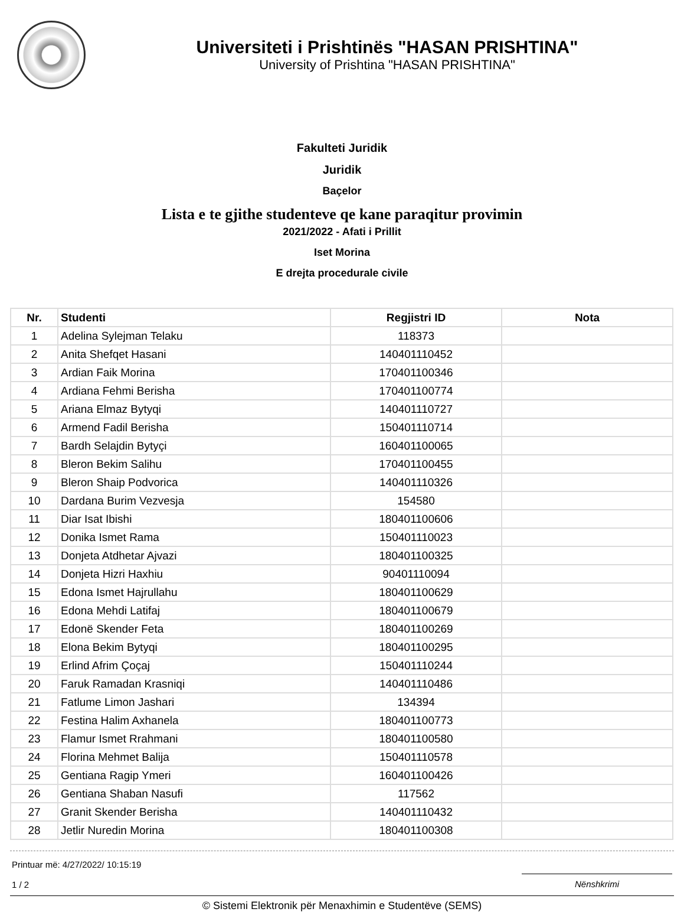Universiteti i Prishtinës "HASAN PRISHTINA"
University of Prishtina "HASAN PRISHTINA"
Fakulteti Juridik
Juridik
Baçelor
Lista e te gjithe studenteve qe kane paraqitur provimin
2021/2022 - Afati i Prillit
Iset Morina
E drejta procedurale civile
| Nr. | Studenti | Regjistri ID | Nota |
| --- | --- | --- | --- |
| 1 | Adelina Sylejman Telaku | 118373 | |
| 2 | Anita Shefqet Hasani | 140401110452 | |
| 3 | Ardian Faik Morina | 170401100346 | |
| 4 | Ardiana Fehmi Berisha | 170401100774 | |
| 5 | Ariana Elmaz Bytyqi | 140401110727 | |
| 6 | Armend Fadil Berisha | 150401110714 | |
| 7 | Bardh Selajdin Bytyçi | 160401100065 | |
| 8 | Bleron Bekim Salihu | 170401100455 | |
| 9 | Bleron Shaip Podvorica | 140401110326 | |
| 10 | Dardana Burim Vezvesja | 154580 | |
| 11 | Diar Isat Ibishi | 180401100606 | |
| 12 | Donika Ismet Rama | 150401110023 | |
| 13 | Donjeta Atdhetar Ajvazi | 180401100325 | |
| 14 | Donjeta Hizri Haxhiu | 90401110094 | |
| 15 | Edona Ismet Hajrullahu | 180401100629 | |
| 16 | Edona Mehdi Latifaj | 180401100679 | |
| 17 | Edonë Skender Feta | 180401100269 | |
| 18 | Elona Bekim Bytyqi | 180401100295 | |
| 19 | Erlind Afrim Çoçaj | 150401110244 | |
| 20 | Faruk Ramadan Krasniqi | 140401110486 | |
| 21 | Fatlume Limon Jashari | 134394 | |
| 22 | Festina Halim Axhanela | 180401100773 | |
| 23 | Flamur Ismet Rrahmani | 180401100580 | |
| 24 | Florina Mehmet Balija | 150401110578 | |
| 25 | Gentiana Ragip Ymeri | 160401100426 | |
| 26 | Gentiana Shaban Nasufi | 117562 | |
| 27 | Granit Skender Berisha | 140401110432 | |
| 28 | Jetlir Nuredin Morina | 180401100308 | |
Printuar më: 4/27/2022/ 10:15:19
1 / 2
Nënshkrimi
© Sistemi Elektronik për Menaxhimin e Studentëve (SEMS)